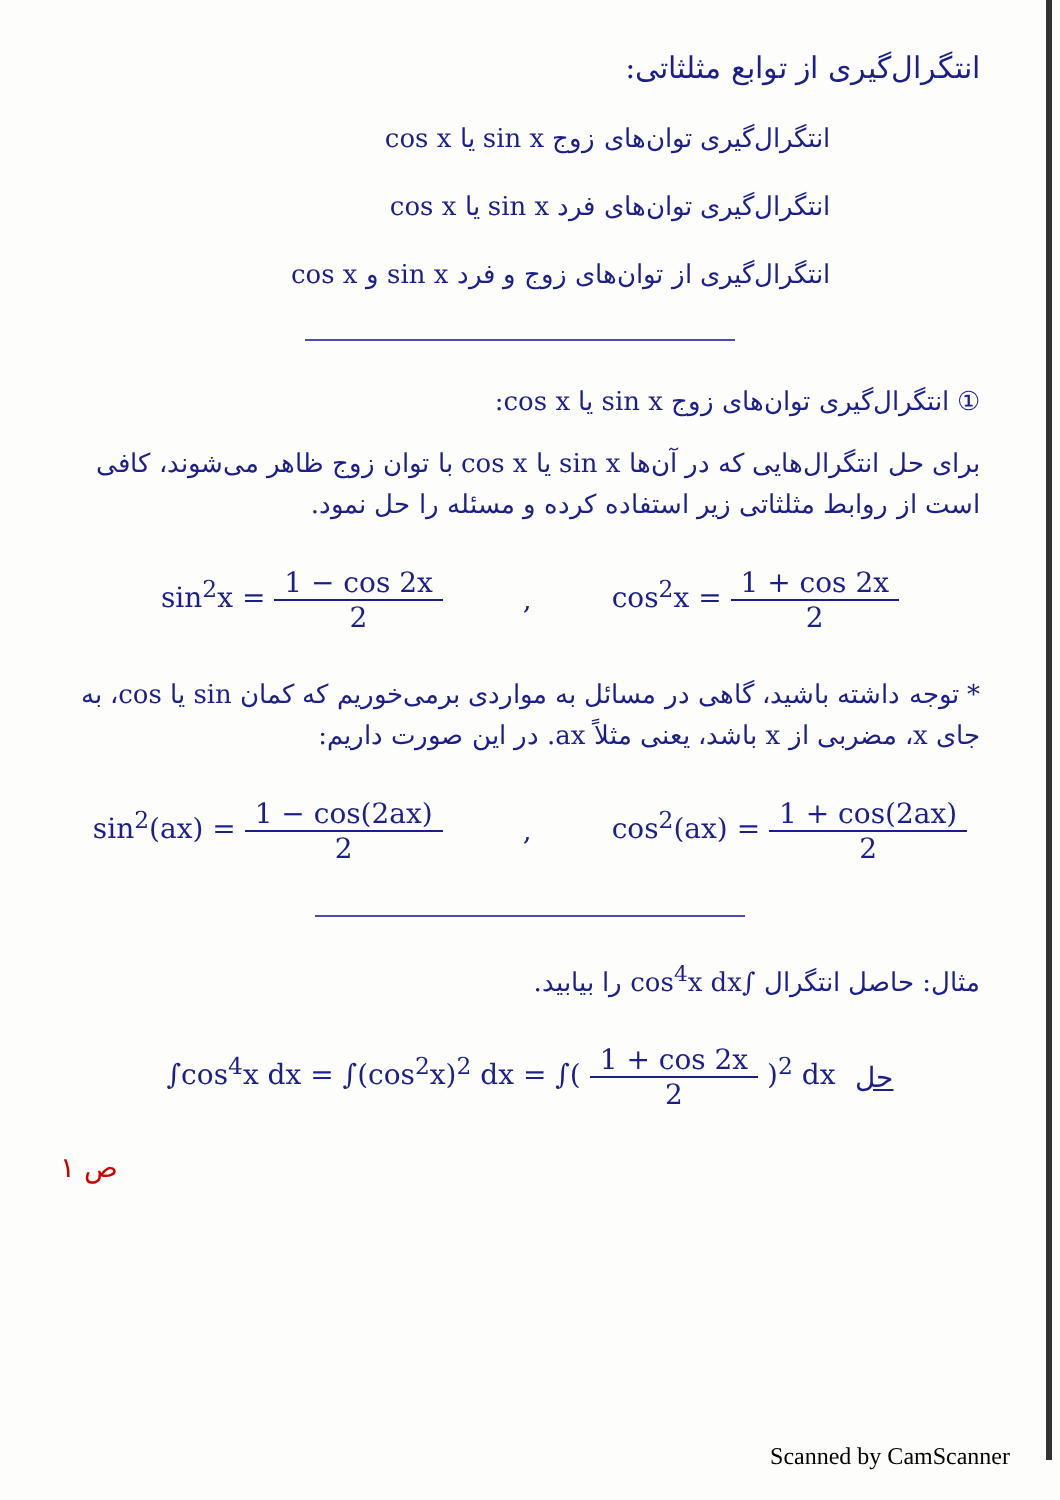انتگرال‌گیری از توابع مثلثاتی:
انتگرال‌گیری توان‌های زوج sin x یا cos x
انتگرال‌گیری توان‌های فرد sin x یا cos x
انتگرال‌گیری از توان‌های زوج و فرد sin x و cos x
① انتگرال‌گیری توان‌های زوج sin x یا cos x:
برای حل انتگرال‌هایی که در آن‌ها sin x یا cos x با توان زوج ظاهر می‌شوند، کافی است از روابط مثلثاتی زیر استفاده کرده و مسئله را حل نمود.
sin<sup>2</sup>x = 1 − cos 2x 2, cos<sup>2</sup>x = 1 + cos 2x 2
* توجه داشته باشید، گاهی در مسائل به مواردی برمی‌خوریم که کمان sin یا cos، به جای x، مضربی از x باشد، یعنی مثلاً ax. در این صورت داریم:
sin<sup>2</sup>(ax) = 1 − cos(2ax) 2, cos<sup>2</sup>(ax) = 1 + cos(2ax) 2
مثال: حاصل انتگرال ∫cos<sup>4</sup>x dx را بیابید.
∫cos<sup>4</sup>x dx = ∫(cos<sup>2</sup>x)<sup>2</sup> dx = ∫( 1 + cos 2x 2 )<sup>2</sup> dx حل
ص ۱
Scanned by CamScanner